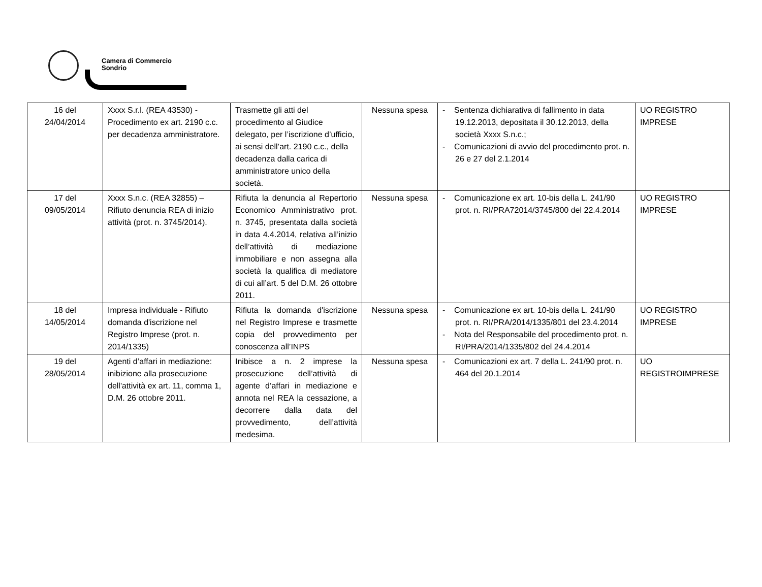Camera di Commercio
Sondrio
| 16 del 24/04/2014 | Xxxx S.r.l. (REA 43530) - Procedimento ex art. 2190 c.c. per decadenza amministratore. | Trasmette gli atti del procedimento al Giudice delegato, per l’iscrizione d’ufficio, ai sensi dell’art. 2190 c.c., della decadenza dalla carica di amministratore unico della società. | Nessuna spesa | - Sentenza dichiarativa di fallimento in data 19.12.2013, depositata il 30.12.2013, della società Xxxx S.n.c.; - Comunicazioni di avvio del procedimento prot. n. 26 e 27 del 2.1.2014 | UO REGISTRO IMPRESE |
| 17 del 09/05/2014 | Xxxx S.n.c. (REA 32855) – Rifiuto denuncia REA di inizio attività (prot. n. 3745/2014). | Rifiuta la denuncia al Repertorio Economico Amministrativo prot. n. 3745, presentata dalla società in data 4.4.2014, relativa all’inizio dell’attività di mediazione immobiliare e non assegna alla società la qualifica di mediatore di cui all’art. 5 del D.M. 26 ottobre 2011. | Nessuna spesa | - Comunicazione ex art. 10-bis della L. 241/90 prot. n. RI/PRA72014/3745/800 del 22.4.2014 | UO REGISTRO IMPRESE |
| 18 del 14/05/2014 | Impresa individuale - Rifiuto domanda d'iscrizione nel Registro Imprese (prot. n. 2014/1335) | Rifiuta la domanda d'iscrizione nel Registro Imprese e trasmette copia del provvedimento per conoscenza all’INPS | Nessuna spesa | - Comunicazione ex art. 10-bis della L. 241/90 prot. n. RI/PRA/2014/1335/801 del 23.4.2014 - Nota del Responsabile del procedimento prot. n. RI/PRA/2014/1335/802 del 24.4.2014 | UO REGISTRO IMPRESE |
| 19 del 28/05/2014 | Agenti d’affari in mediazione: inibizione alla prosecuzione dell'attività ex art. 11, comma 1, D.M. 26 ottobre 2011. | Inibisce a n. 2 imprese la prosecuzione dell’attività di agente d’affari in mediazione e annota nel REA la cessazione, a decorrere dalla data del provvedimento, dell’attività medesima. | Nessuna spesa | - Comunicazioni ex art. 7 della L. 241/90 prot. n. 464 del 20.1.2014 | UO REGISTROIMPRESE |